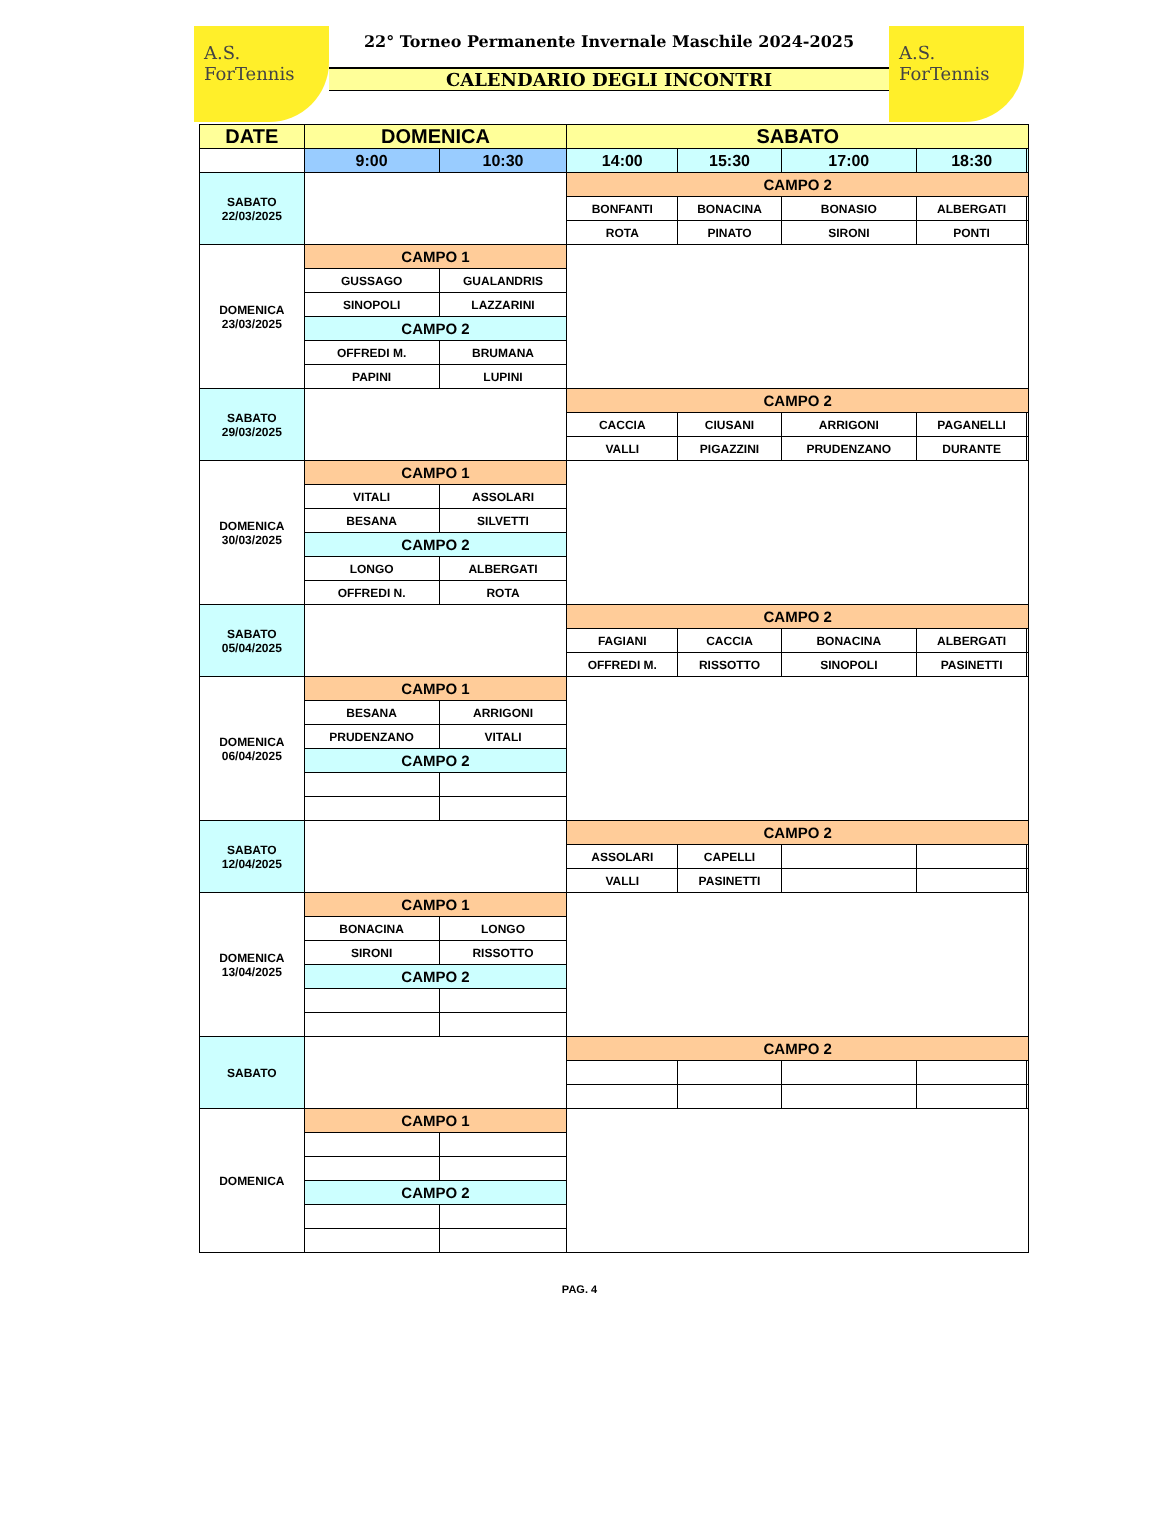A.S. ForTennis
A.S. ForTennis
22° Torneo Permanente Invernale Maschile 2024-2025
CALENDARIO DEGLI INCONTRI
| DATE | DOMENICA | | SABATO | | | | |
| --- | --- | --- | --- | --- | --- | --- | --- |
| | 9:00 | 10:30 | 14:00 | 15:30 | 17:00 | 18:30 | |
| SABATO 22/03/2025 | | | CAMPO 2 | | | | |
| | | | BONFANTI | BONACINA | BONASIO | ALBERGATI | |
| | | | ROTA | PINATO | SIRONI | PONTI | |
| DOMENICA 23/03/2025 | CAMPO 1 | | | | | | |
| | GUSSAGO | GUALANDRIS | | | | | |
| | SINOPOLI | LAZZARINI | | | | | |
| | CAMPO 2 | | | | | | |
| | OFFREDI M. | BRUMANA | | | | | |
| | PAPINI | LUPINI | | | | | |
| SABATO 29/03/2025 | | | CAMPO 2 | | | | |
| | | | CACCIA | CIUSANI | ARRIGONI | PAGANELLI | |
| | | | VALLI | PIGAZZINI | PRUDENZANO | DURANTE | |
| DOMENICA 30/03/2025 | CAMPO 1 | | | | | | |
| | VITALI | ASSOLARI | | | | | |
| | BESANA | SILVETTI | | | | | |
| | CAMPO 2 | | | | | | |
| | LONGO | ALBERGATI | | | | | |
| | OFFREDI N. | ROTA | | | | | |
| SABATO 05/04/2025 | | | CAMPO 2 | | | | |
| | | | FAGIANI | CACCIA | BONACINA | ALBERGATI | |
| | | | OFFREDI M. | RISSOTTO | SINOPOLI | PASINETTI | |
| DOMENICA 06/04/2025 | CAMPO 1 | | | | | | |
| | BESANA | ARRIGONI | | | | | |
| | PRUDENZANO | VITALI | | | | | |
| | CAMPO 2 | | | | | | |
| SABATO 12/04/2025 | | | CAMPO 2 | | | | |
| | | | ASSOLARI | CAPELLI | | | |
| | | | VALLI | PASINETTI | | | |
| DOMENICA 13/04/2025 | CAMPO 1 | | | | | | |
| | BONACINA | LONGO | | | | | |
| | SIRONI | RISSOTTO | | | | | |
| | CAMPO 2 | | | | | | |
| SABATO | | | CAMPO 2 | | | | |
| DOMENICA | CAMPO 1 | | | | | | |
| | CAMPO 2 | | | | | | |
PAG. 4